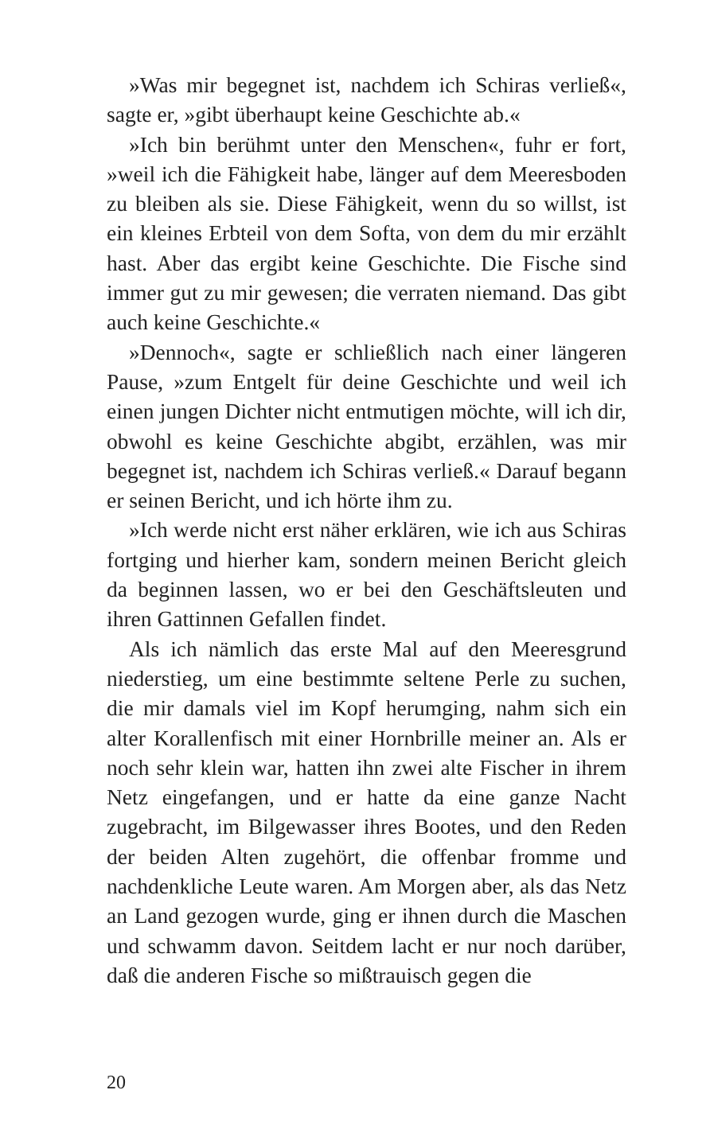»Was mir begegnet ist, nachdem ich Schiras verließ«, sagte er, »gibt überhaupt keine Geschichte ab.«
»Ich bin berühmt unter den Menschen«, fuhr er fort, »weil ich die Fähigkeit habe, länger auf dem Meeresboden zu bleiben als sie. Diese Fähigkeit, wenn du so willst, ist ein kleines Erbteil von dem Softa, von dem du mir erzählt hast. Aber das ergibt keine Geschichte. Die Fische sind immer gut zu mir gewesen; die verraten niemand. Das gibt auch keine Geschichte.«
»Dennoch«, sagte er schließlich nach einer längeren Pause, »zum Entgelt für deine Geschichte und weil ich einen jungen Dichter nicht entmutigen möchte, will ich dir, obwohl es keine Geschichte abgibt, erzählen, was mir begegnet ist, nachdem ich Schiras verließ.« Darauf begann er seinen Bericht, und ich hörte ihm zu.
»Ich werde nicht erst näher erklären, wie ich aus Schiras fortging und hierher kam, sondern meinen Bericht gleich da beginnen lassen, wo er bei den Geschäftsleuten und ihren Gattinnen Gefallen findet.
Als ich nämlich das erste Mal auf den Meeresgrund niederstieg, um eine bestimmte seltene Perle zu suchen, die mir damals viel im Kopf herumging, nahm sich ein alter Korallenfisch mit einer Hornbrille meiner an. Als er noch sehr klein war, hatten ihn zwei alte Fischer in ihrem Netz eingefangen, und er hatte da eine ganze Nacht zugebracht, im Bilgewasser ihres Bootes, und den Reden der beiden Alten zugehört, die offenbar fromme und nachdenkliche Leute waren. Am Morgen aber, als das Netz an Land gezogen wurde, ging er ihnen durch die Maschen und schwamm davon. Seitdem lacht er nur noch darüber, daß die anderen Fische so mißtrauisch gegen die
20